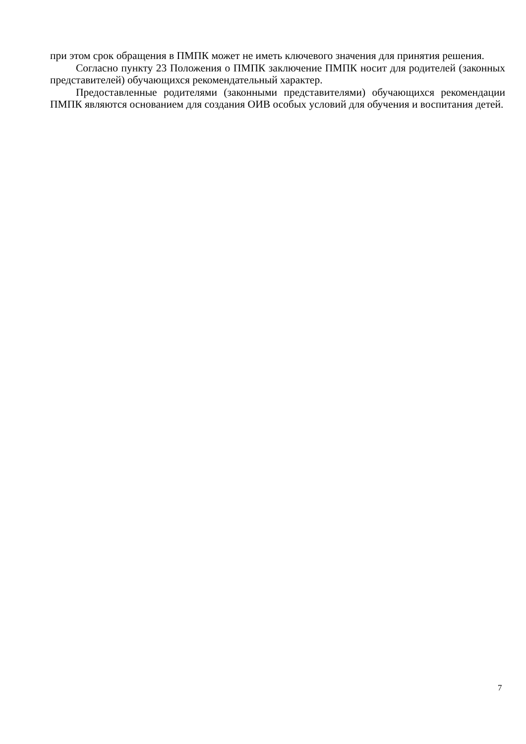при этом срок обращения в ПМПК может не иметь ключевого значения для принятия решения.
Согласно пункту 23 Положения о ПМПК заключение ПМПК носит для родителей (законных представителей) обучающихся рекомендательный характер.
Предоставленные родителями (законными представителями) обучающихся рекомендации ПМПК являются основанием для создания ОИВ особых условий для обучения и воспитания детей.
7